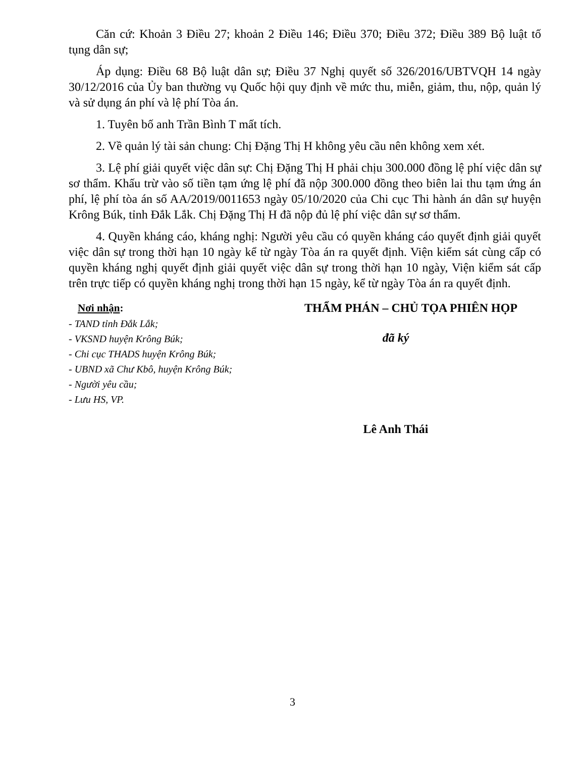Căn cứ: Khoản 3 Điều 27; khoản 2 Điều 146; Điều 370; Điều 372; Điều 389 Bộ luật tố tụng dân sự;
Áp dụng: Điều 68 Bộ luật dân sự; Điều 37 Nghị quyết số 326/2016/UBTVQH 14 ngày 30/12/2016 của Ủy ban thường vụ Quốc hội quy định về mức thu, miễn, giảm, thu, nộp, quản lý và sử dụng án phí và lệ phí Tòa án.
1. Tuyên bố anh Trần Bình T mất tích.
2. Về quản lý tài sản chung: Chị Đặng Thị H không yêu cầu nên không xem xét.
3. Lệ phí giải quyết việc dân sự: Chị Đặng Thị H phải chịu 300.000 đồng lệ phí việc dân sự sơ thẩm. Khấu trừ vào số tiền tạm ứng lệ phí đã nộp 300.000 đồng theo biên lai thu tạm ứng án phí, lệ phí tòa án số AA/2019/0011653 ngày 05/10/2020 của Chi cục Thi hành án dân sự huyện Krông Búk, tỉnh Đắk Lắk. Chị Đặng Thị H đã nộp đủ lệ phí việc dân sự sơ thẩm.
4. Quyền kháng cáo, kháng nghị: Người yêu cầu có quyền kháng cáo quyết định giải quyết việc dân sự trong thời hạn 10 ngày kể từ ngày Tòa án ra quyết định. Viện kiểm sát cùng cấp có quyền kháng nghị quyết định giải quyết việc dân sự trong thời hạn 10 ngày, Viện kiểm sát cấp trên trực tiếp có quyền kháng nghị trong thời hạn 15 ngày, kể từ ngày Tòa án ra quyết định.
Nơi nhận:
- TAND tỉnh Đắk Lắk;
- VKSND huyện Krông Búk;
- Chi cục THADS huyện Krông Búk;
- UBND xã Chư Kbô, huyện Krông Búk;
- Người yêu cầu;
- Lưu HS, VP.
THẨM PHÁN – CHỦ TỌA PHIÊN HỌP
đã ký
Lê Anh Thái
3